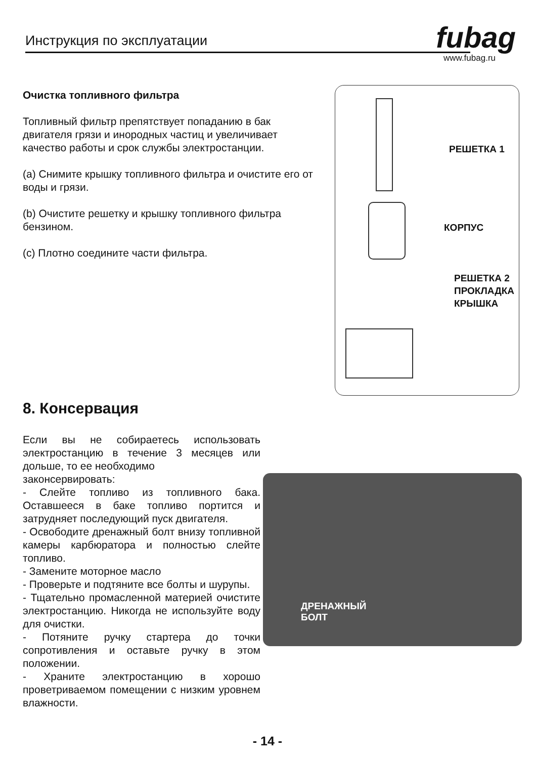Инструкция по эксплуатации fubag
www.fubag.ru
Очистка топливного фильтра
Топливный фильтр препятствует попаданию в бак двигателя грязи и инородных частиц и увеличивает качество работы и срок службы электростанции.
(a) Снимите крышку топливного фильтра и очистите его от воды и грязи.
(b) Очистите решетку и крышку топливного фильтра бензином.
(c) Плотно соедините части фильтра.
РЕШЕТКА 1
КОРПУС
РЕШЕТКА 2
ПРОКЛАДКА
КРЫШКА
8. Консервация
Если вы не собираетесь использовать электростанцию в течение 3 месяцев или дольше, то ее необходимо
законсервировать:
- Слейте топливо из топливного бака. Оставшееся в баке топливо портится и затрудняет последующий пуск двигателя.
- Освободите дренажный болт внизу топливной камеры карбюратора и полностью слейте топливо.
- Замените моторное масло
- Проверьте и подтяните все болты и шурупы.
- Тщательно промасленной материей очистите электростанцию. Никогда не используйте воду для очистки.
- Потяните ручку стартера до точки сопротивления и оставьте ручку в этом положении.
- Храните электростанцию в хорошо проветриваемом помещении с низким уровнем влажности.
ДРЕНАЖНЫЙ
БОЛТ
- 14 -